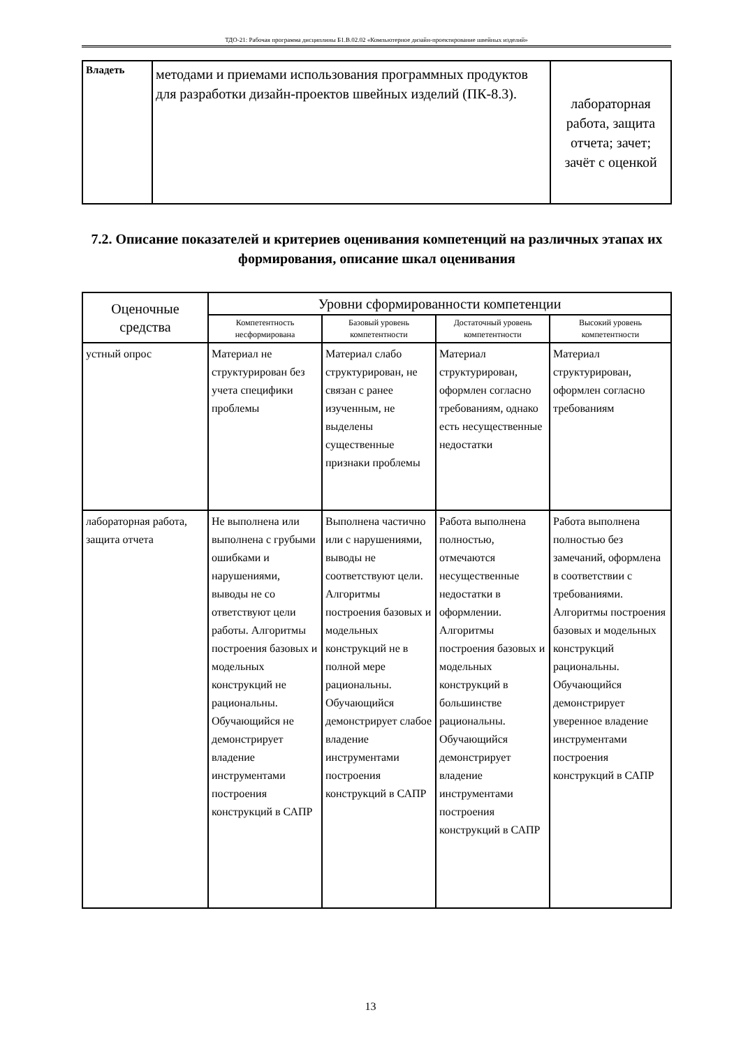ТДО-21: Рабочая программа дисциплины Б1.В.02.02 «Компьютерное дизайн-проектирование швейных изделий»
| Владеть | методами и приемами использования программных продуктов для разработки дизайн-проектов швейных изделий (ПК-8.3). | лабораторная работа, защита отчета; зачет; зачёт с оценкой |
7.2. Описание показателей и критериев оценивания компетенций на различных этапах их формирования, описание шкал оценивания
| Оценочные средства | Уровни сформированности компетенции | | | |
| --- | --- | --- | --- | --- |
| | Компетентность несформирована | Базовый уровень компетентности | Достаточный уровень компетентности | Высокий уровень компетентности |
| устный опрос | Материал не структурирован без учета специфики проблемы | Материал слабо структурирован, не связан с ранее изученным, не выделены существенные признаки проблемы | Материал структурирован, оформлен согласно требованиям, однако есть несущественные недостатки | Материал структурирован, оформлен согласно требованиям |
| лабораторная работа, защита отчета | Не выполнена или выполнена с грубыми ошибками и нарушениями, выводы не со ответствуют цели работы. Алгоритмы построения базовых и модельных конструкций не рациональны. Обучающийся не демонстрирует владение инструментами построения конструкций в САПР | Выполнена частично или с нарушениями, выводы не соответствуют цели. Алгоритмы построения базовых и модельных конструкций не в полной мере рациональны. Обучающийся демонстрирует слабое владение инструментами построения конструкций в САПР | Работа выполнена полностью, отмечаются несущественные недостатки в оформлении. Алгоритмы построения базовых и модельных конструкций в большинстве рациональны. Обучающийся демонстрирует владение инструментами построения конструкций в САПР | Работа выполнена полностью без замечаний, оформлена в соответствии с требованиями. Алгоритмы построения базовых и модельных конструкций рациональны. Обучающийся демонстрирует уверенное владение инструментами построения конструкций в САПР |
13